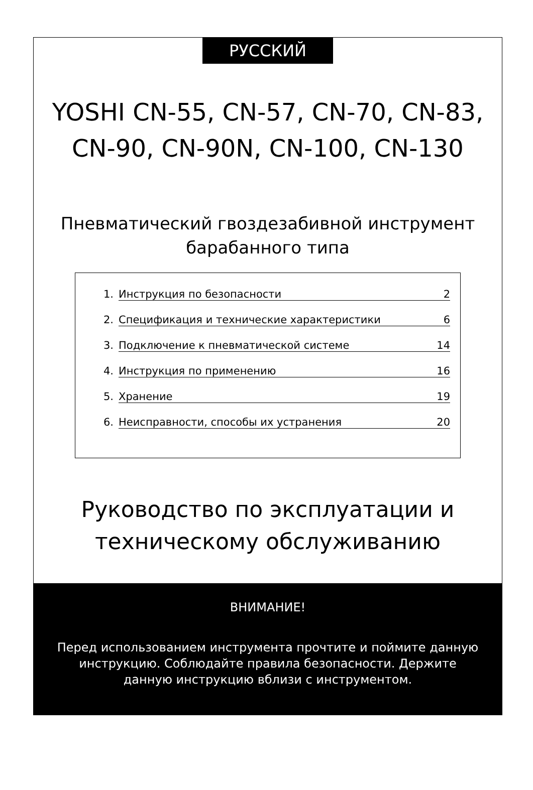РУССКИЙ
YOSHI CN-55, CN-57, CN-70, CN-83, CN-90, CN-90N, CN-100, CN-130
Пневматический гвоздезабивной инструмент барабанного типа
1. Инструкция по безопасности 2
2. Спецификация и технические характеристики 6
3. Подключение к пневматической системе 14
4. Инструкция по применению 16
5. Хранение 19
6. Неисправности, способы их устранения 20
Руководство по эксплуатации и техническому обслуживанию
ВНИМАНИЕ!
Перед использованием инструмента прочтите и поймите данную инструкцию. Соблюдайте правила безопасности. Держите данную инструкцию вблизи с инструментом.